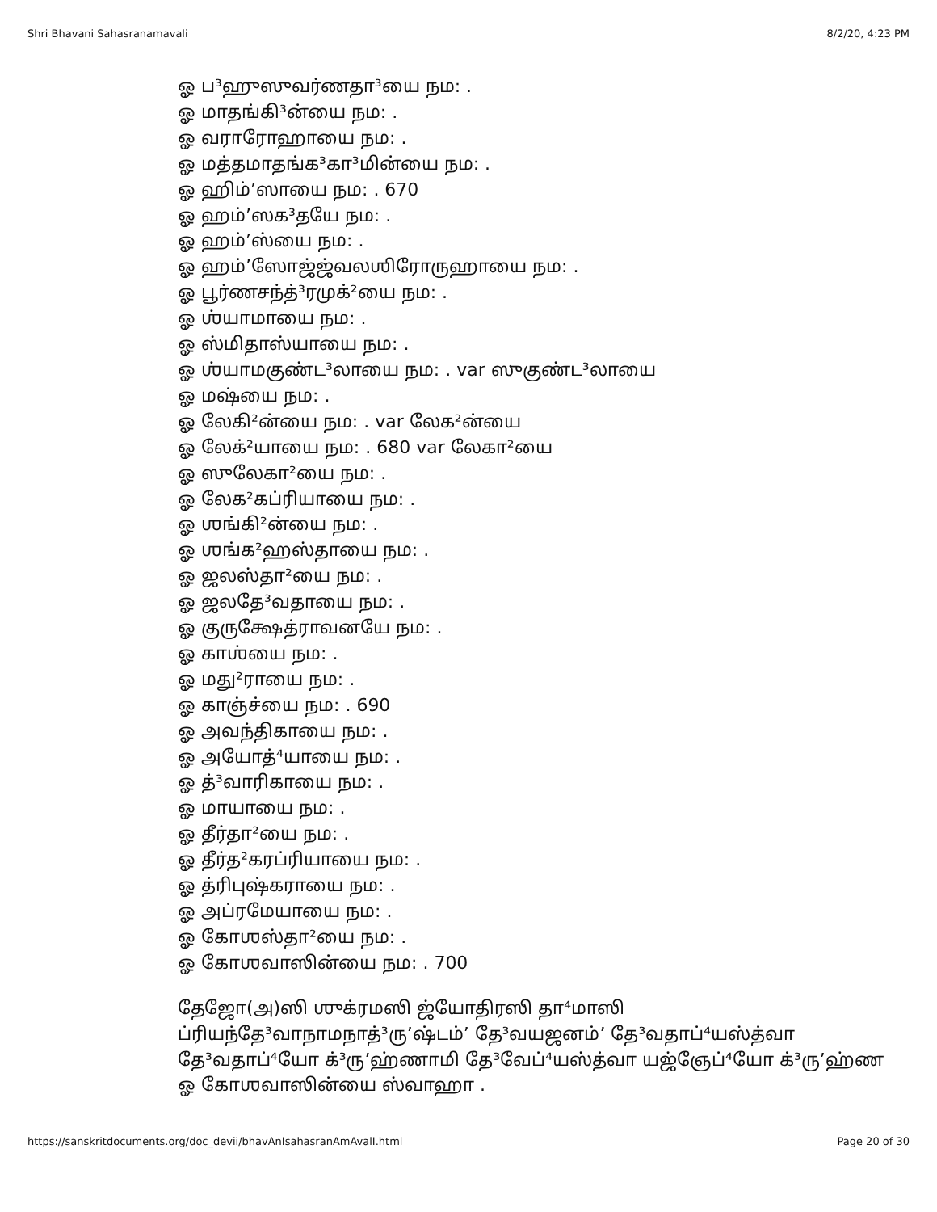Shri Bhavani Sahasranamavali 8/2/20, 4:23 PM
ஓ ப³ஹுஸுவர்ணதா³யை நம: .
ஓ மாதங்கி³ன்யை நம: .
ஓ வராரோஹாயை நம: .
ஓ மத்தமாதங்க³கா³மின்யை நம: .
ஓ ஹிம்’ஸாயை நம: . 670
ஓ ஹம்’ஸக³தயே நம: .
ஓ ஹம்’ஸ்யை நம: .
ஓ ஹம்’ஸோஜ்ஜ்வலஶிரோருஹாயை நம: .
ஓ பூர்ணசந்த்³ரமுக்²யை நம: .
ஓ ஶ்யாமாயை நம: .
ஓ ஸ்மிதாஸ்யாயை நம: .
ஓ ஶ்யாமகுண்ட³லாயை நம: . var ஸுகுண்ட³லாயை
ஓ மஷ்யை நம: .
ஓ லேகி²ன்யை நம: . var லேக²ன்யை
ஓ லேக்²யாயை நம: . 680 var லேகா²யை
ஓ ஸுலேகா²யை நம: .
ஓ லேக²கப்ரியாயை நம: .
ஓ ஶங்கி²ன்யை நம: .
ஓ ஶங்க²ஹஸ்தாயை நம: .
ஓ ஜலஸ்தா²யை நம: .
ஓ ஜலதே³வதாயை நம: .
ஓ குருக்ஷேத்ராவனயே நம: .
ஓ காஶ்யை நம: .
ஓ மது²ராயை நம: .
ஓ காஞ்ச்யை நம: . 690
ஓ அவந்திகாயை நம: .
ஓ அயோத்⁴யாயை நம: .
ஓ த்³வாரிகாயை நம: .
ஓ மாயாயை நம: .
ஓ தீர்தா²யை நம: .
ஓ தீர்த²கரப்ரியாயை நம: .
ஓ த்ரிபுஷ்கராயை நம: .
ஓ அப்ரமேயாயை நம: .
ஓ கோஶஸ்தா²யை நம: .
ஓ கோஶவாஸின்யை நம: . 700
தேஜோ(அ)ஸி ஶுக்ரமஸி ஜ்யோதிரஸி தா⁴மாஸி
ப்ரியந்தே³வாநாமநாத்³ரு’ஷ்டம்’ தே³வயஜனம்’ தே³வதாப்⁴யஸ்த்வா
தே³வதாப்⁴யோ க்³ரு’ஹ்ணாமி தே³வேப்⁴யஸ்த்வா யஜ்ஞேப்⁴யோ க்³ரு’ஹ்ண
ஓ கோஶவாஸின்யை ஸ்வாஹா .
https://sanskritdocuments.org/doc_devii/bhavAnIsahasranAmAvalI.html Page 20 of 30